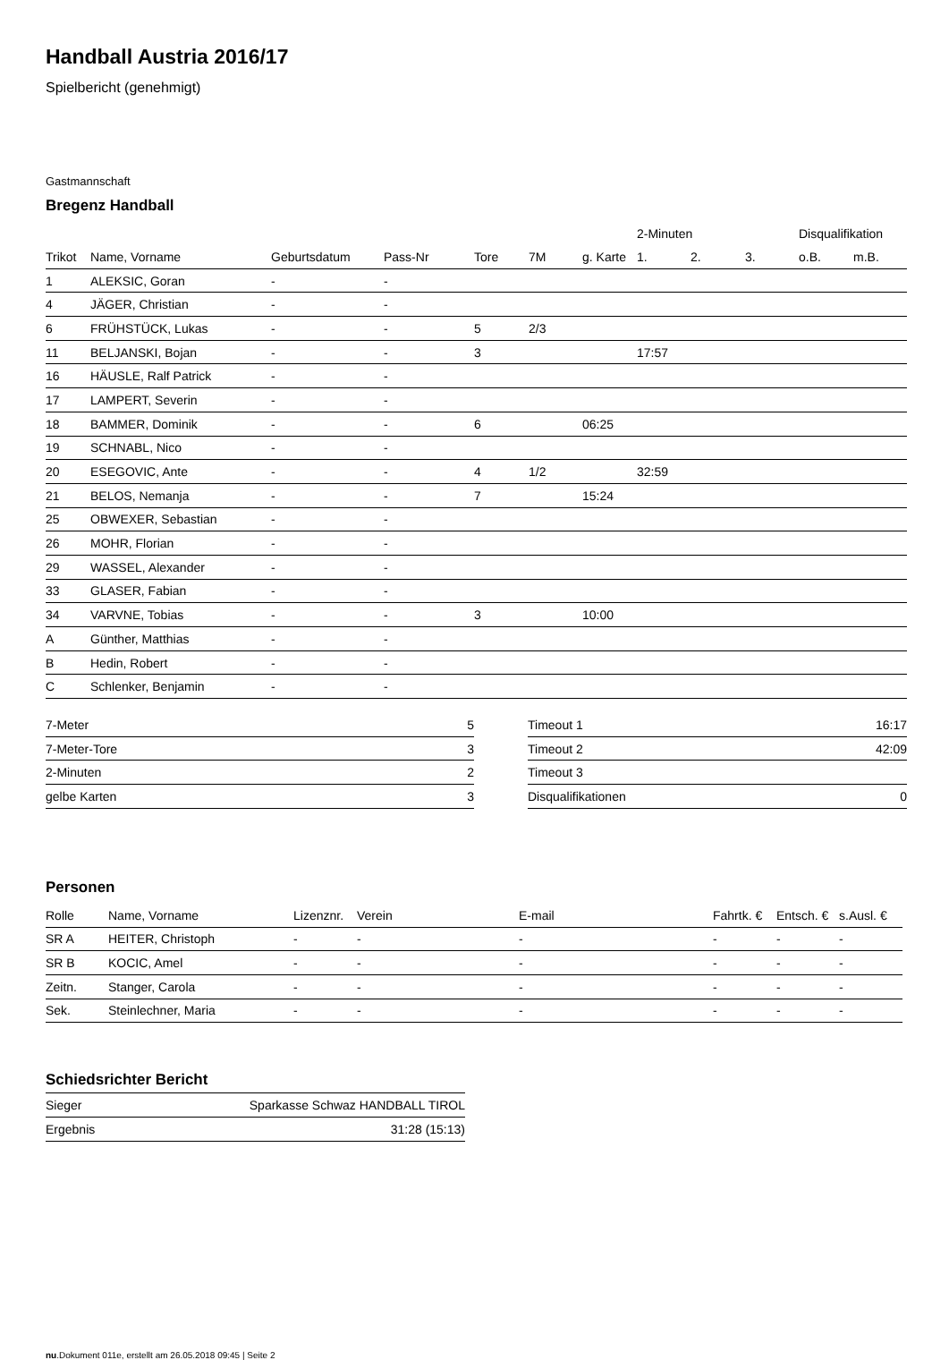Handball Austria 2016/17
Spielbericht (genehmigt)
Gastmannschaft
Bregenz Handball
| | | | | | | | 2-Minuten | | | Disqualifikation | |
| --- | --- | --- | --- | --- | --- | --- | --- | --- | --- | --- | --- |
| Trikot | Name, Vorname | Geburtsdatum | Pass-Nr | Tore | 7M | g. Karte | 1. | 2. | 3. | o.B. | m.B. |
| 1 | ALEKSIC, Goran | - | - | | | | | | | | |
| 4 | JÄGER, Christian | - | - | | | | | | | | |
| 6 | FRÜHSTÜCK, Lukas | - | - | 5 | 2/3 | | | | | | |
| 11 | BELJANSKI, Bojan | - | - | 3 | | | 17:57 | | | | |
| 16 | HÄUSLE, Ralf Patrick | - | - | | | | | | | | |
| 17 | LAMPERT, Severin | - | - | | | | | | | | |
| 18 | BAMMER, Dominik | - | - | 6 | | 06:25 | | | | | |
| 19 | SCHNABL, Nico | - | - | | | | | | | | |
| 20 | ESEGOVIC, Ante | - | - | 4 | 1/2 | | 32:59 | | | | |
| 21 | BELOS, Nemanja | - | - | 7 | | 15:24 | | | | | |
| 25 | OBWEXER, Sebastian | - | - | | | | | | | | |
| 26 | MOHR, Florian | - | - | | | | | | | | |
| 29 | WASSEL, Alexander | - | - | | | | | | | | |
| 33 | GLASER, Fabian | - | - | | | | | | | | |
| 34 | VARVNE, Tobias | - | - | 3 | | 10:00 | | | | | |
| A | Günther, Matthias | - | - | | | | | | | | |
| B | Hedin, Robert | - | - | | | | | | | | |
| C | Schlenker, Benjamin | - | - | | | | | | | | |
| 7-Meter | 5 |
| 7-Meter-Tore | 3 |
| 2-Minuten | 2 |
| gelbe Karten | 3 |
| Timeout 1 | 16:17 |
| Timeout 2 | 42:09 |
| Timeout 3 | |
| Disqualifikationen | 0 |
Personen
| Rolle | Name, Vorname | Lizenznr. | Verein | E-mail | Fahrtk. € | Entsch. € | s.Ausl. € |
| --- | --- | --- | --- | --- | --- | --- | --- |
| SR A | HEITER, Christoph | - | - | - | - | - | - |
| SR B | KOCIC, Amel | - | - | - | - | - | - |
| Zeitn. | Stanger, Carola | - | - | - | - | - | - |
| Sek. | Steinlechner, Maria | - | - | - | - | - | - |
Schiedsrichter Bericht
| Sieger | Sparkasse Schwaz HANDBALL TIROL |
| Ergebnis | 31:28 (15:13) |
nu.Dokument 011e, erstellt am 26.05.2018 09:45 | Seite 2